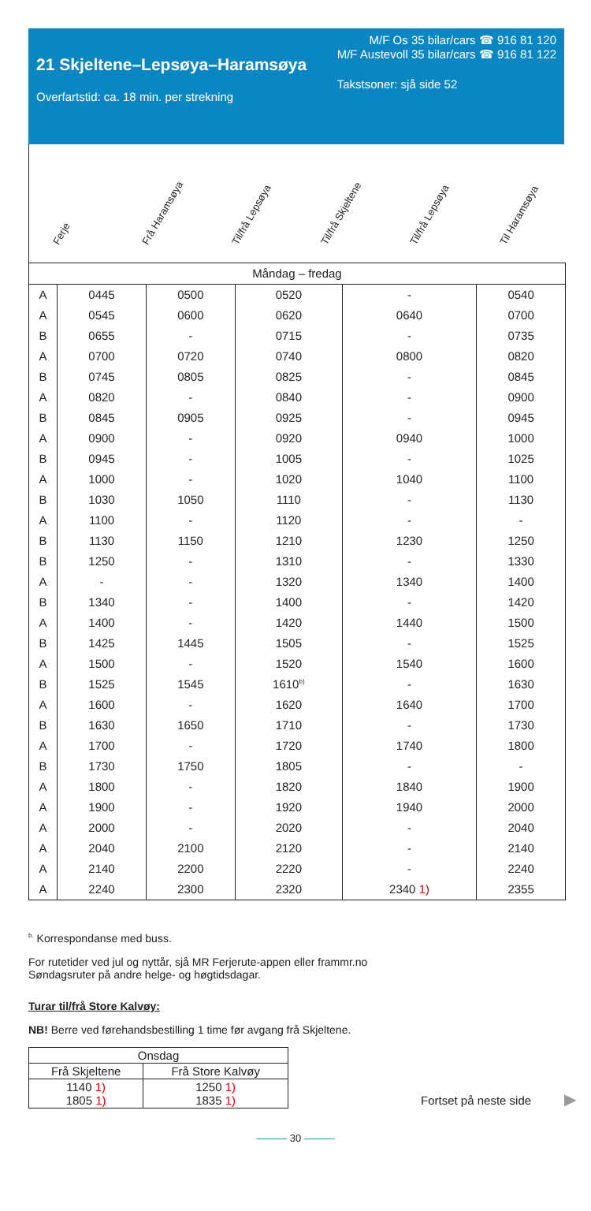21 Skjeltene–Lepsøya–Haramsøya
Overfartstid: ca. 18 min. per strekning
M/F Os 35 bilar/cars ☎ 916 81 120
M/F Austevoll 35 bilar/cars ☎ 916 81 122
Takstsoner: sjå side 52
Ferje
Frå Haramsøya
Til/frå Lepsøya
Til/frå Skjeltene
Til/frå Lepsøya
Til Haramsøya
| Måndag – fredag | | | | | |
| --- | --- | --- | --- | --- | --- |
| A | 0445 | 0500 | 0520 | - | 0540 |
| A | 0545 | 0600 | 0620 | 0640 | 0700 |
| B | 0655 | - | 0715 | - | 0735 |
| A | 0700 | 0720 | 0740 | 0800 | 0820 |
| B | 0745 | 0805 | 0825 | - | 0845 |
| A | 0820 | - | 0840 | - | 0900 |
| B | 0845 | 0905 | 0925 | - | 0945 |
| A | 0900 | - | 0920 | 0940 | 1000 |
| B | 0945 | - | 1005 | - | 1025 |
| A | 1000 | - | 1020 | 1040 | 1100 |
| B | 1030 | 1050 | 1110 | - | 1130 |
| A | 1100 | - | 1120 | - | - |
| B | 1130 | 1150 | 1210 | 1230 | 1250 |
| B | 1250 | - | 1310 | - | 1330 |
| A | - | - | 1320 | 1340 | 1400 |
| B | 1340 | - | 1400 | - | 1420 |
| A | 1400 | - | 1420 | 1440 | 1500 |
| B | 1425 | 1445 | 1505 | - | 1525 |
| A | 1500 | - | 1520 | 1540 | 1600 |
| B | 1525 | 1545 | 1610<sup>b)</sup> | - | 1630 |
| A | 1600 | - | 1620 | 1640 | 1700 |
| B | 1630 | 1650 | 1710 | - | 1730 |
| A | 1700 | - | 1720 | 1740 | 1800 |
| B | 1730 | 1750 | 1805 | - | - |
| A | 1800 | - | 1820 | 1840 | 1900 |
| A | 1900 | - | 1920 | 1940 | 2000 |
| A | 2000 | - | 2020 | - | 2040 |
| A | 2040 | 2100 | 2120 | - | 2140 |
| A | 2140 | 2200 | 2220 | - | 2240 |
| A | 2240 | 2300 | 2320 | 2340 1) | 2355 |
<sup>b.</sup> Korrespondanse med buss.
For rutetider ved jul og nyttår, sjå MR Ferjerute-appen eller frammr.no
Søndagsruter på andre helge- og høgtidsdagar.
Turar til/frå Store Kalvøy:
NB! Berre ved førehandsbestilling 1 time før avgang frå Skjeltene.
| Onsdag | |
| --- | --- |
| Frå Skjeltene | Frå Store Kalvøy |
| 1140 1) 1805 1) | 1250 1) 1835 1) |
Fortset på neste side ▶
——— 30 ———